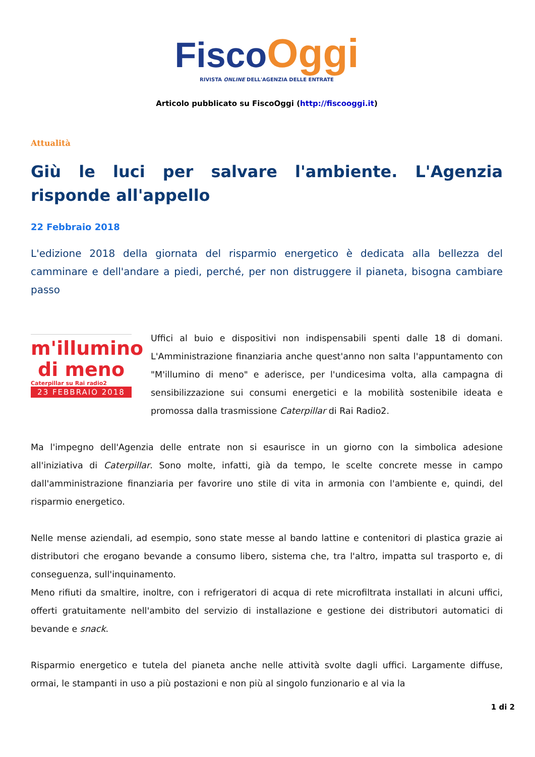Fisco Oggi
RIVISTA ONLINE DELL'AGENZIA DELLE ENTRATE
Articolo pubblicato su FiscoOggi (http://fiscooggi.it)
Attualità
Giù le luci per salvare l'ambiente. L'Agenzia risponde all'appello
22 Febbraio 2018
L'edizione 2018 della giornata del risparmio energetico è dedicata alla bellezza del camminare e dell'andare a piedi, perché, per non distruggere il pianeta, bisogna cambiare passo
m'illumino
di meno
Caterpillar su Rai radio2
23 FEBBRAIO 2018
Uffici al buio e dispositivi non indispensabili spenti dalle 18 di domani. L'Amministrazione finanziaria anche quest'anno non salta l'appuntamento con "M'illumino di meno" e aderisce, per l'undicesima volta, alla campagna di sensibilizzazione sui consumi energetici e la mobilità sostenibile ideata e promossa dalla trasmissione Caterpillar di Rai Radio2.
Ma l'impegno dell'Agenzia delle entrate non si esaurisce in un giorno con la simbolica adesione all'iniziativa di Caterpillar. Sono molte, infatti, già da tempo, le scelte concrete messe in campo dall'amministrazione finanziaria per favorire uno stile di vita in armonia con l'ambiente e, quindi, del risparmio energetico.
Nelle mense aziendali, ad esempio, sono state messe al bando lattine e contenitori di plastica grazie ai distributori che erogano bevande a consumo libero, sistema che, tra l'altro, impatta sul trasporto e, di conseguenza, sull'inquinamento.
Meno rifiuti da smaltire, inoltre, con i refrigeratori di acqua di rete microfiltrata installati in alcuni uffici, offerti gratuitamente nell'ambito del servizio di installazione e gestione dei distributori automatici di bevande e snack.
Risparmio energetico e tutela del pianeta anche nelle attività svolte dagli uffici. Largamente diffuse, ormai, le stampanti in uso a più postazioni e non più al singolo funzionario e al via la
1 di 2